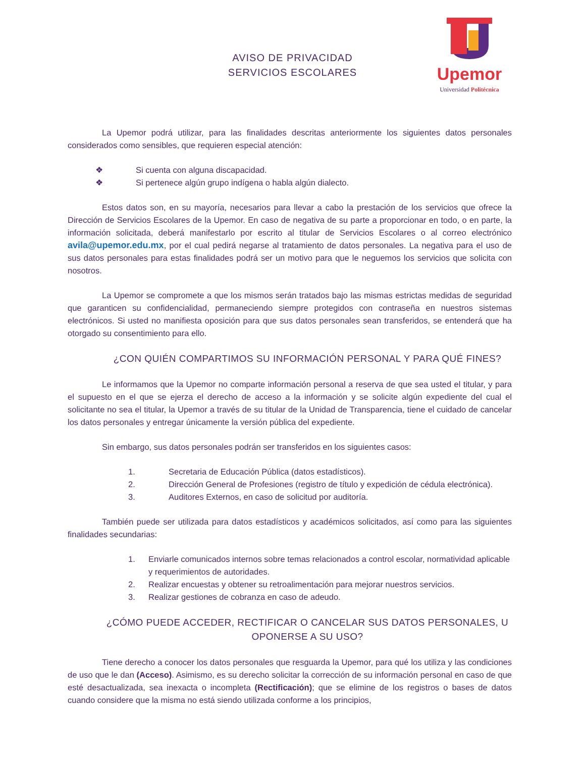Upemor
Universidad Politécnica
AVISO DE PRIVACIDAD
SERVICIOS ESCOLARES
La Upemor podrá utilizar, para las finalidades descritas anteriormente los siguientes datos personales considerados como sensibles, que requieren especial atención:
❖ Si cuenta con alguna discapacidad.
❖ Si pertenece algún grupo indígena o habla algún dialecto.
Estos datos son, en su mayoría, necesarios para llevar a cabo la prestación de los servicios que ofrece la Dirección de Servicios Escolares de la Upemor. En caso de negativa de su parte a proporcionar en todo, o en parte, la información solicitada, deberá manifestarlo por escrito al titular de Servicios Escolares o al correo electrónico avila@upemor.edu.mx, por el cual pedirá negarse al tratamiento de datos personales. La negativa para el uso de sus datos personales para estas finalidades podrá ser un motivo para que le neguemos los servicios que solicita con nosotros.
La Upemor se compromete a que los mismos serán tratados bajo las mismas estrictas medidas de seguridad que garanticen su confidencialidad, permaneciendo siempre protegidos con contraseña en nuestros sistemas electrónicos. Si usted no manifiesta oposición para que sus datos personales sean transferidos, se entenderá que ha otorgado su consentimiento para ello.
¿CON QUIÉN COMPARTIMOS SU INFORMACIÓN PERSONAL Y PARA QUÉ FINES?
Le informamos que la Upemor no comparte información personal a reserva de que sea usted el titular, y para el supuesto en el que se ejerza el derecho de acceso a la información y se solicite algún expediente del cual el solicitante no sea el titular, la Upemor a través de su titular de la Unidad de Transparencia, tiene el cuidado de cancelar los datos personales y entregar únicamente la versión pública del expediente.
Sin embargo, sus datos personales podrán ser transferidos en los siguientes casos:
1. Secretaria de Educación Pública (datos estadísticos).
2. Dirección General de Profesiones (registro de título y expedición de cédula electrónica).
3. Auditores Externos, en caso de solicitud por auditoría.
También puede ser utilizada para datos estadísticos y académicos solicitados, así como para las siguientes finalidades secundarias:
1. Enviarle comunicados internos sobre temas relacionados a control escolar, normatividad aplicable y requerimientos de autoridades.
2. Realizar encuestas y obtener su retroalimentación para mejorar nuestros servicios.
3. Realizar gestiones de cobranza en caso de adeudo.
¿CÓMO PUEDE ACCEDER, RECTIFICAR O CANCELAR SUS DATOS PERSONALES, U OPONERSE A SU USO?
Tiene derecho a conocer los datos personales que resguarda la Upemor, para qué los utiliza y las condiciones de uso que le dan (Acceso). Asimismo, es su derecho solicitar la corrección de su información personal en caso de que esté desactualizada, sea inexacta o incompleta (Rectificación); que se elimine de los registros o bases de datos cuando considere que la misma no está siendo utilizada conforme a los principios,